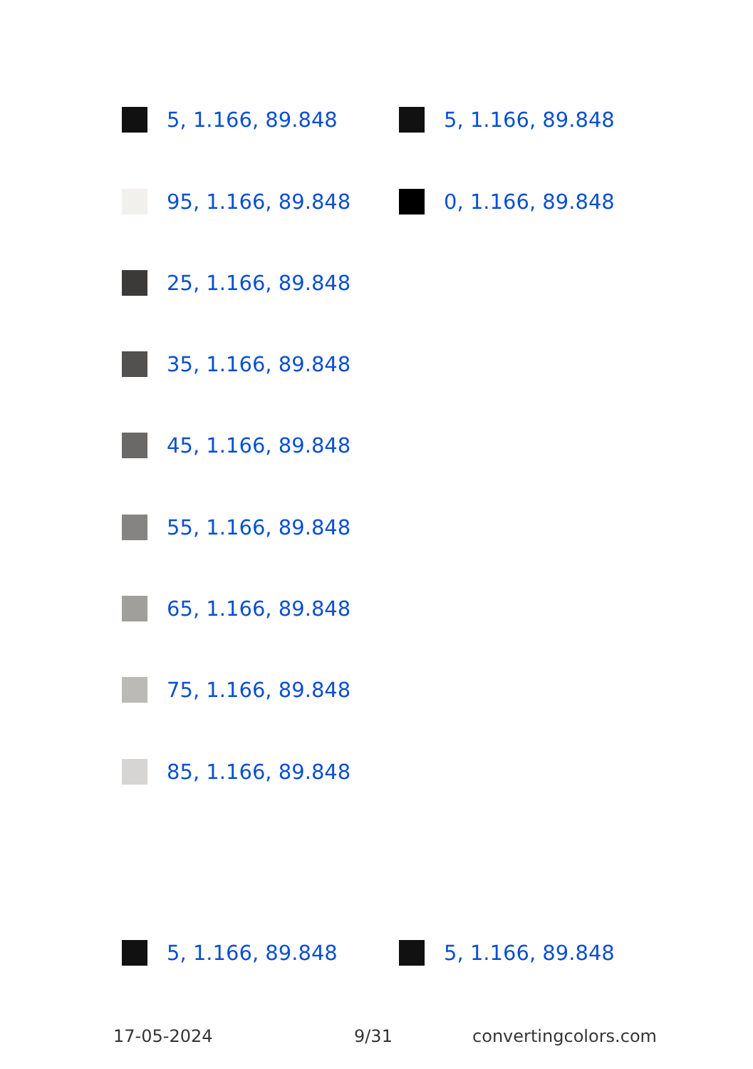5, 1.166, 89.848 5, 1.166, 89.848
95, 1.166, 89.848 0, 1.166, 89.848
25, 1.166, 89.848
35, 1.166, 89.848
45, 1.166, 89.848
55, 1.166, 89.848
65, 1.166, 89.848
75, 1.166, 89.848
85, 1.166, 89.848
5, 1.166, 89.848 5, 1.166, 89.848
17-05-2024 9/31 convertingcolors.com